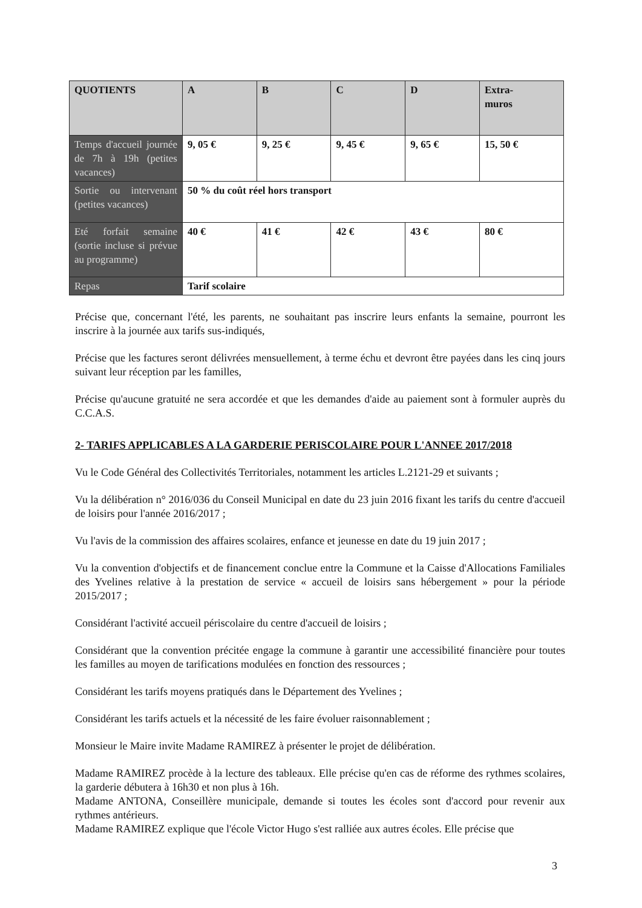| QUOTIENTS | A | B | C | D | Extra- muros |
| Temps d'accueil journée de 7h à 19h (petites vacances) | 9, 05 € | 9, 25 € | 9, 45 € | 9, 65 € | 15, 50 € |
| Sortie ou intervenant (petites vacances) | 50 % du coût réel hors transport | | | | |
| Eté forfait semaine (sortie incluse si prévue au programme) | 40 € | 41 € | 42 € | 43 € | 80 € |
| Repas | Tarif scolaire | | | | |
Précise que, concernant l'été, les parents, ne souhaitant pas inscrire leurs enfants la semaine, pourront les inscrire à la journée aux tarifs sus-indiqués,
Précise que les factures seront délivrées mensuellement, à terme échu et devront être payées dans les cinq jours suivant leur réception par les familles,
Précise qu'aucune gratuité ne sera accordée et que les demandes d'aide au paiement sont à formuler auprès du C.C.A.S.
2- TARIFS APPLICABLES A LA GARDERIE PERISCOLAIRE POUR L'ANNEE 2017/2018
Vu le Code Général des Collectivités Territoriales, notamment les articles L.2121-29 et suivants ;
Vu la délibération n° 2016/036 du Conseil Municipal en date du 23 juin 2016 fixant les tarifs du centre d'accueil de loisirs pour l'année 2016/2017 ;
Vu l'avis de la commission des affaires scolaires, enfance et jeunesse en date du 19 juin 2017 ;
Vu la convention d'objectifs et de financement conclue entre la Commune et la Caisse d'Allocations Familiales des Yvelines relative à la prestation de service « accueil de loisirs sans hébergement » pour la période 2015/2017 ;
Considérant l'activité accueil périscolaire du centre d'accueil de loisirs ;
Considérant que la convention précitée engage la commune à garantir une accessibilité financière pour toutes les familles au moyen de tarifications modulées en fonction des ressources ;
Considérant les tarifs moyens pratiqués dans le Département des Yvelines ;
Considérant les tarifs actuels et la nécessité de les faire évoluer raisonnablement ;
Monsieur le Maire invite Madame RAMIREZ à présenter le projet de délibération.
Madame RAMIREZ procède à la lecture des tableaux. Elle précise qu'en cas de réforme des rythmes scolaires, la garderie débutera à 16h30 et non plus à 16h.
Madame ANTONA, Conseillère municipale, demande si toutes les écoles sont d'accord pour revenir aux rythmes antérieurs.
Madame RAMIREZ explique que l'école Victor Hugo s'est ralliée aux autres écoles. Elle précise que
3